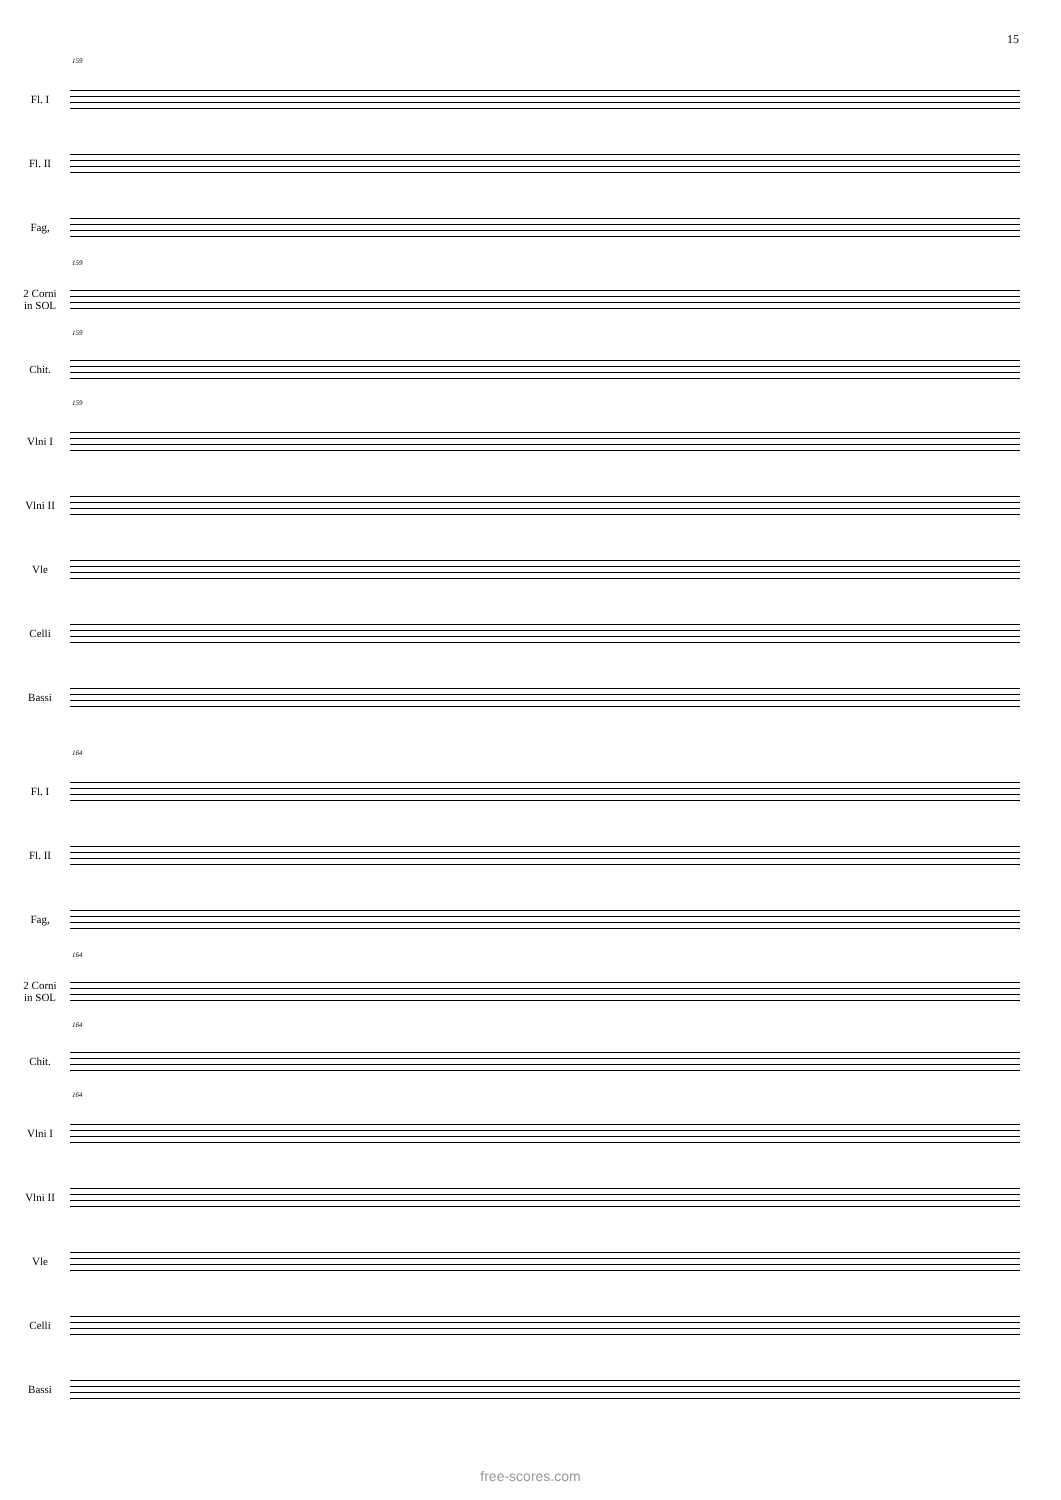15
159
Fl. I
Fl. II
Fag,
159
2 Corni
in SOL
159
Chit.
159
Vlni I
Vlni II
Vle
Celli
Bassi
164
Fl. I
Fl. II
Fag,
164
2 Corni
in SOL
164
Chit.
164
Vlni I
Vlni II
Vle
Celli
Bassi
free-scores.com